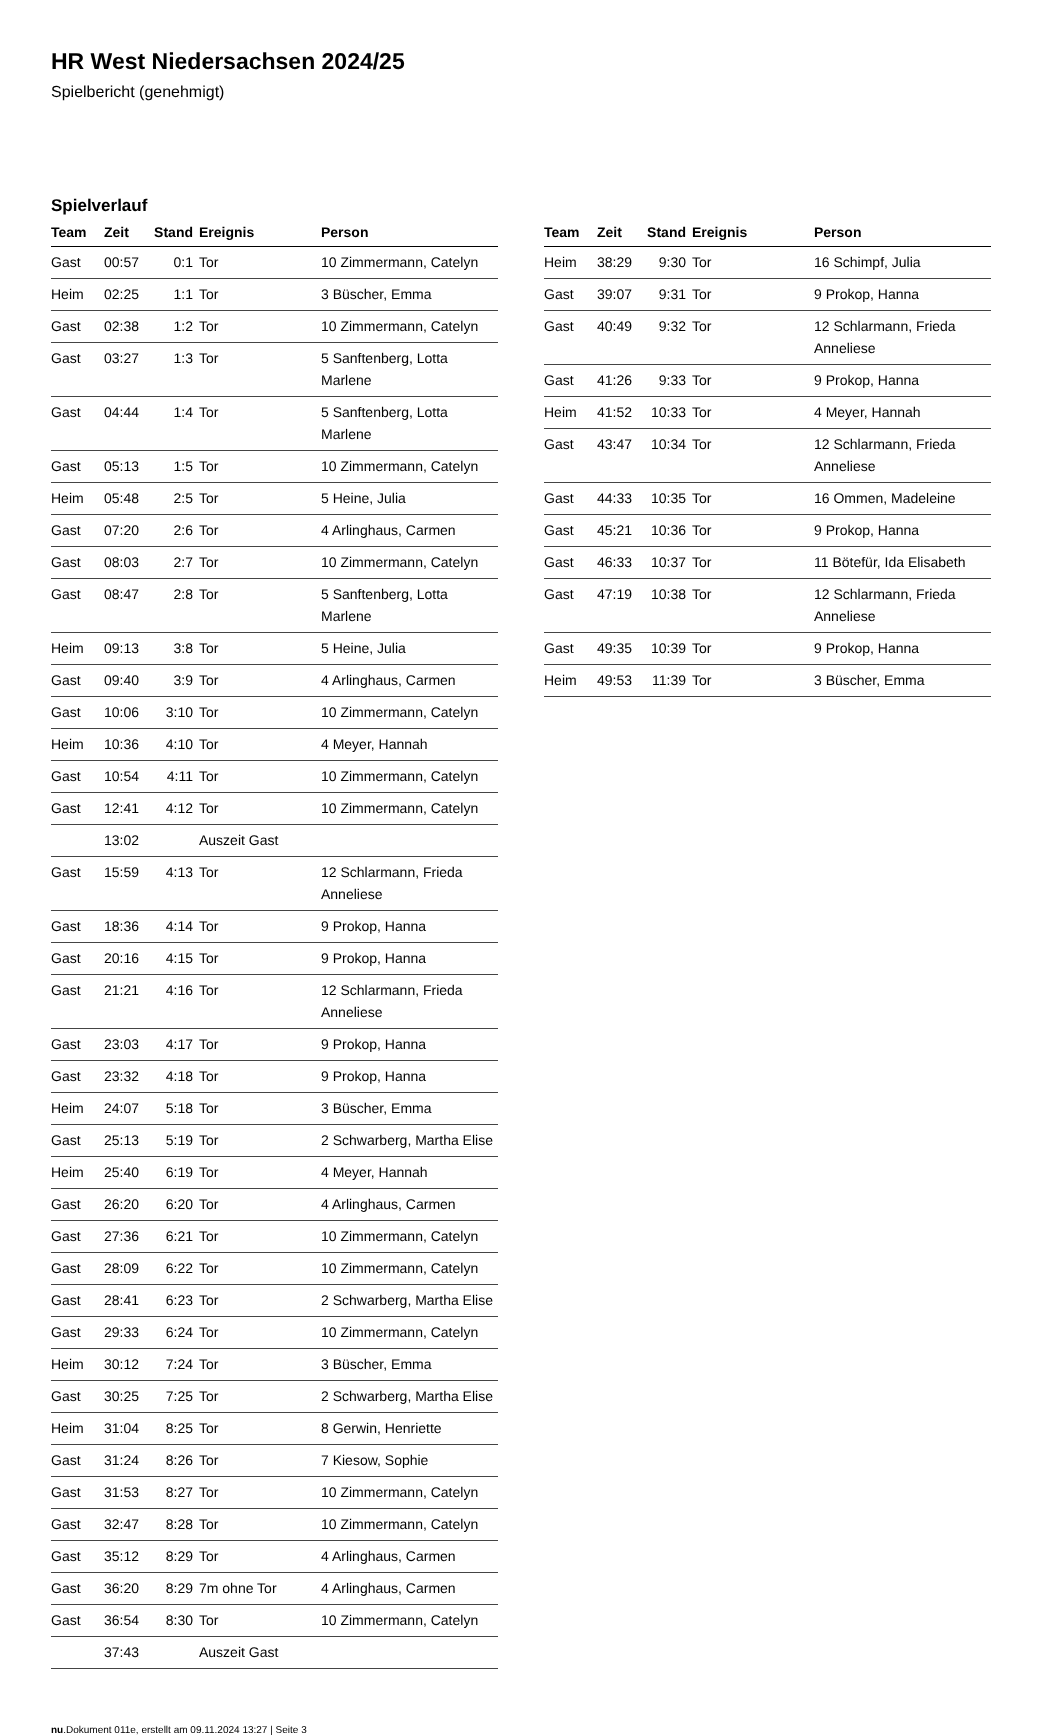HR West Niedersachsen 2024/25
Spielbericht (genehmigt)
Spielverlauf
| Team | Zeit | Stand | Ereignis | Person |
| --- | --- | --- | --- | --- |
| Gast | 00:57 | 0:1 | Tor | 10 Zimmermann, Catelyn |
| Heim | 02:25 | 1:1 | Tor | 3 Büscher, Emma |
| Gast | 02:38 | 1:2 | Tor | 10 Zimmermann, Catelyn |
| Gast | 03:27 | 1:3 | Tor | 5 Sanftenberg, Lotta Marlene |
| Gast | 04:44 | 1:4 | Tor | 5 Sanftenberg, Lotta Marlene |
| Gast | 05:13 | 1:5 | Tor | 10 Zimmermann, Catelyn |
| Heim | 05:48 | 2:5 | Tor | 5 Heine, Julia |
| Gast | 07:20 | 2:6 | Tor | 4 Arlinghaus, Carmen |
| Gast | 08:03 | 2:7 | Tor | 10 Zimmermann, Catelyn |
| Gast | 08:47 | 2:8 | Tor | 5 Sanftenberg, Lotta Marlene |
| Heim | 09:13 | 3:8 | Tor | 5 Heine, Julia |
| Gast | 09:40 | 3:9 | Tor | 4 Arlinghaus, Carmen |
| Gast | 10:06 | 3:10 | Tor | 10 Zimmermann, Catelyn |
| Heim | 10:36 | 4:10 | Tor | 4 Meyer, Hannah |
| Gast | 10:54 | 4:11 | Tor | 10 Zimmermann, Catelyn |
| Gast | 12:41 | 4:12 | Tor | 10 Zimmermann, Catelyn |
| | 13:02 | | Auszeit Gast | |
| Gast | 15:59 | 4:13 | Tor | 12 Schlarmann, Frieda Anneliese |
| Gast | 18:36 | 4:14 | Tor | 9 Prokop, Hanna |
| Gast | 20:16 | 4:15 | Tor | 9 Prokop, Hanna |
| Gast | 21:21 | 4:16 | Tor | 12 Schlarmann, Frieda Anneliese |
| Gast | 23:03 | 4:17 | Tor | 9 Prokop, Hanna |
| Gast | 23:32 | 4:18 | Tor | 9 Prokop, Hanna |
| Heim | 24:07 | 5:18 | Tor | 3 Büscher, Emma |
| Gast | 25:13 | 5:19 | Tor | 2 Schwarberg, Martha Elise |
| Heim | 25:40 | 6:19 | Tor | 4 Meyer, Hannah |
| Gast | 26:20 | 6:20 | Tor | 4 Arlinghaus, Carmen |
| Gast | 27:36 | 6:21 | Tor | 10 Zimmermann, Catelyn |
| Gast | 28:09 | 6:22 | Tor | 10 Zimmermann, Catelyn |
| Gast | 28:41 | 6:23 | Tor | 2 Schwarberg, Martha Elise |
| Gast | 29:33 | 6:24 | Tor | 10 Zimmermann, Catelyn |
| Heim | 30:12 | 7:24 | Tor | 3 Büscher, Emma |
| Gast | 30:25 | 7:25 | Tor | 2 Schwarberg, Martha Elise |
| Heim | 31:04 | 8:25 | Tor | 8 Gerwin, Henriette |
| Gast | 31:24 | 8:26 | Tor | 7 Kiesow, Sophie |
| Gast | 31:53 | 8:27 | Tor | 10 Zimmermann, Catelyn |
| Gast | 32:47 | 8:28 | Tor | 10 Zimmermann, Catelyn |
| Gast | 35:12 | 8:29 | Tor | 4 Arlinghaus, Carmen |
| Gast | 36:20 | 8:29 | 7m ohne Tor | 4 Arlinghaus, Carmen |
| Gast | 36:54 | 8:30 | Tor | 10 Zimmermann, Catelyn |
| | 37:43 | | Auszeit Gast | |
| Team | Zeit | Stand | Ereignis | Person |
| --- | --- | --- | --- | --- |
| Heim | 38:29 | 9:30 | Tor | 16 Schimpf, Julia |
| Gast | 39:07 | 9:31 | Tor | 9 Prokop, Hanna |
| Gast | 40:49 | 9:32 | Tor | 12 Schlarmann, Frieda Anneliese |
| Gast | 41:26 | 9:33 | Tor | 9 Prokop, Hanna |
| Heim | 41:52 | 10:33 | Tor | 4 Meyer, Hannah |
| Gast | 43:47 | 10:34 | Tor | 12 Schlarmann, Frieda Anneliese |
| Gast | 44:33 | 10:35 | Tor | 16 Ommen, Madeleine |
| Gast | 45:21 | 10:36 | Tor | 9 Prokop, Hanna |
| Gast | 46:33 | 10:37 | Tor | 11 Bötefür, Ida Elisabeth |
| Gast | 47:19 | 10:38 | Tor | 12 Schlarmann, Frieda Anneliese |
| Gast | 49:35 | 10:39 | Tor | 9 Prokop, Hanna |
| Heim | 49:53 | 11:39 | Tor | 3 Büscher, Emma |
nu.Dokument 011e, erstellt am 09.11.2024 13:27 | Seite 3